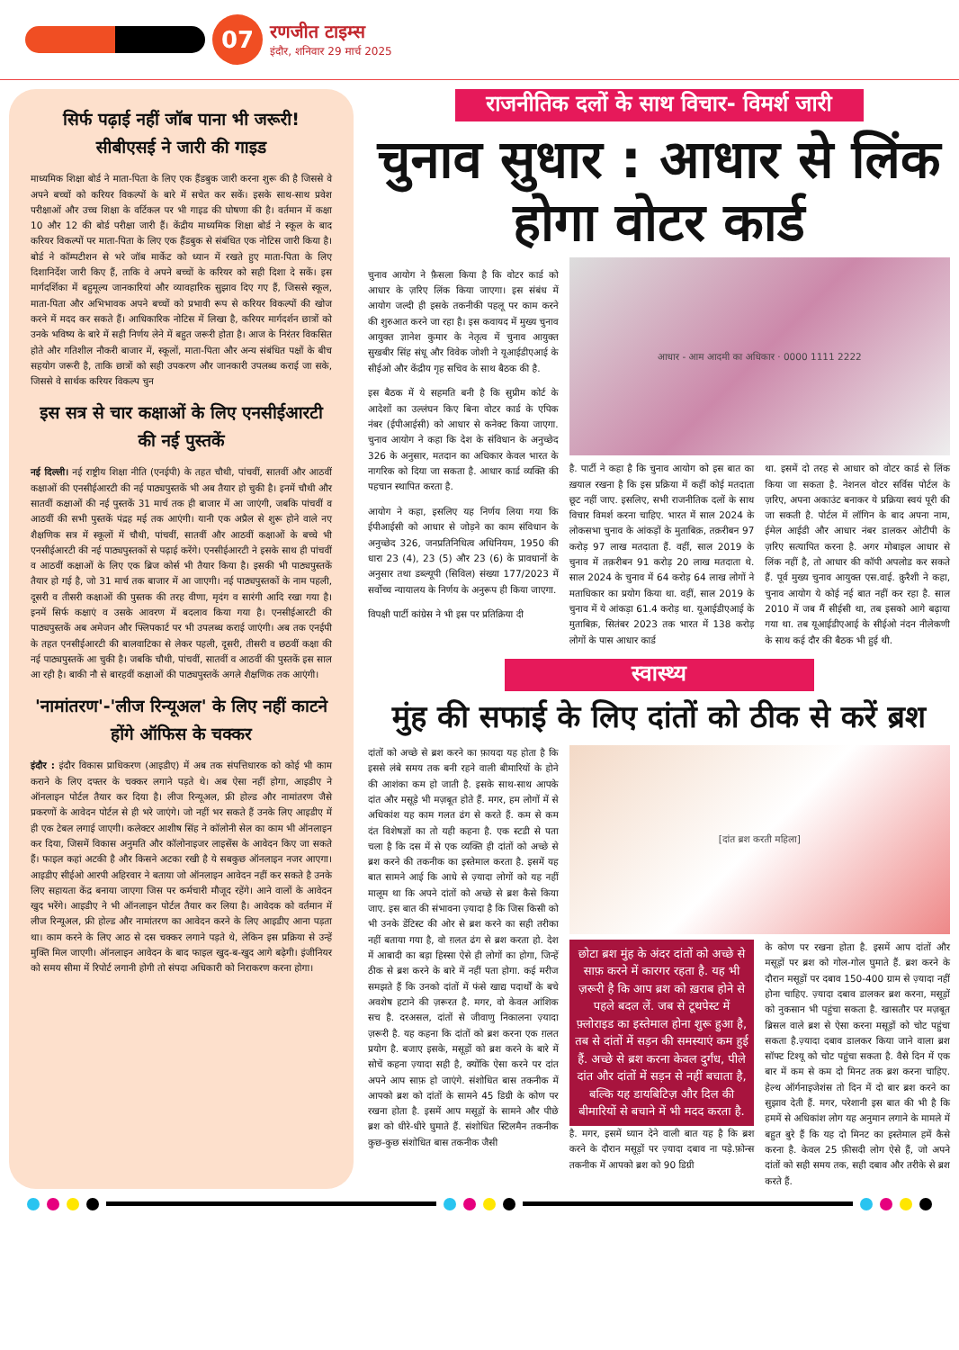07
रणजीत टाइम्स
इंदौर, शनिवार 29 मार्च 2025
सिर्फ पढ़ाई नहीं जॉब पाना भी जरूरी! सीबीएसई ने जारी की गाइड
माध्यमिक शिक्षा बोर्ड ने माता-पिता के लिए एक हैंडबुक जारी करना शुरू की है जिससे वे अपने बच्चों को करियर विकल्पों के बारे में सचेत कर सकें। इसके साथ-साथ प्रवेश परीक्षाओं और उच्च शिक्षा के वर्टिकल पर भी गाइड की घोषणा की है। वर्तमान में कक्षा 10 और 12 की बोर्ड परीक्षा जारी हैं। केंद्रीय माध्यमिक शिक्षा बोर्ड ने स्कूल के बाद करियर विकल्पों पर माता-पिता के लिए एक हैंडबुक से संबंधित एक नोटिस जारी किया है। बोर्ड ने कॉम्पटीशन से भरे जॉब मार्केट को ध्यान में रखते हुए माता-पिता के लिए दिशानिर्देश जारी किए हैं, ताकि वे अपने बच्चों के करियर को सही दिशा दे सकें। इस मार्गदर्शिका में बहुमूल्य जानकारियां और व्यावहारिक सुझाव दिए गए हैं, जिससे स्कूल, माता-पिता और अभिभावक अपने बच्चों को प्रभावी रूप से करियर विकल्पों की खोज करने में मदद कर सकते हैं। आधिकारिक नोटिस में लिखा है, करियर मार्गदर्शन छात्रों को उनके भविष्य के बारे में सही निर्णय लेने में बहुत जरूरी होता है। आज के निरंतर विकसित होते और गतिशील नौकरी बाजार में, स्कूलों, माता-पिता और अन्य संबंधित पक्षों के बीच सहयोग जरूरी है, ताकि छात्रों को सही उपकरण और जानकारी उपलब्ध कराई जा सके, जिससे वे सार्थक करियर विकल्प चुन
इस सत्र से चार कक्षाओं के लिए एनसीईआरटी की नई पुस्तकें
नई दिल्ली। नई राष्ट्रीय शिक्षा नीति (एनईपी) के तहत चौथी, पांचवीं, सातवीं और आठवीं कक्षाओं की एनसीईआरटी की नई पाठ्यपुस्तकें भी अब तैयार हो चुकी है। इनमें चौथी और सातवीं कक्षाओं की नई पुस्तकें 31 मार्च तक ही बाजार में आ जाएंगी, जबकि पांचवीं व आठवीं की सभी पुस्तकें पंद्रह मई तक आएंगी। यानी एक अप्रैल से शुरू होने वाले नए शैक्षणिक सत्र में स्कूलों में चौथी, पांचवीं, सातवीं और आठवीं कक्षाओं के बच्चे भी एनसीईआरटी की नई पाठ्यपुस्तकों से पढ़ाई करेंगे। एनसीईआरटी ने इसके साथ ही पांचवीं व आठवीं कक्षाओं के लिए एक ब्रिज कोर्स भी तैयार किया है। इसकी भी पाठ्यपुस्तकें तैयार हो गई है, जो 31 मार्च तक बाजार में आ जाएगी। नई पाठ्यपुस्तकों के नाम पहली, दूसरी व तीसरी कक्षाओं की पुस्तक की तरह वीणा, मृदंग व सारंगी आदि रखा गया है। इनमें सिर्फ कक्षाएं व उसके आवरण में बदलाव किया गया है। एनसीईआरटी की पाठ्यपुस्तकें अब अमेजन और फ्लिपकार्ट पर भी उपलब्ध कराई जाएंगी। अब तक एनईपी के तहत एनसीईआरटी की बालवाटिका से लेकर पहली, दूसरी, तीसरी व छठवीं कक्षा की नई पाठ्यपुस्तकें आ चुकी है। जबकि चौथी, पांचवीं, सातवीं व आठवीं की पुस्तकें इस साल आ रही है। बाकी नौ से बारहवीं कक्षाओं की पाठ्यपुस्तकें अगले शैक्षणिक तक आएंगी।
'नामांतरण'-'लीज रिन्यूअल' के लिए नहीं काटने होंगे ऑफिस के चक्कर
इंदौर : इंदौर विकास प्राधिकरण (आइडीए) में अब तक संपत्तिधारक को कोई भी काम कराने के लिए दफ्तर के चक्कर लगाने पड़ते थे। अब ऐसा नहीं होगा, आइडीए ने ऑनलाइन पोर्टल तैयार कर दिया है। लीज रिन्यूअल, फ्री होल्ड और नामांतरण जैसे प्रकरणों के आवेदन पोर्टल से ही भरे जाएंगे। जो नहीं भर सकते हैं उनके लिए आइडीए में ही एक टेबल लगाई जाएगी। कलेक्टर आशीष सिंह ने कॉलोनी सेल का काम भी ऑनलाइन कर दिया, जिसमें विकास अनुमति और कॉलोनाइजर लाइसेंस के आवेदन किए जा सकते हैं। फाइल कहां अटकी है और किसने अटका रखी है ये सबकुछ ऑनलाइन नजर आएगा। आइडीए सीईओ आरपी अहिरवार ने बताया जो ऑनलाइन आवेदन नहीं कर सकते है उनके लिए सहायता केंद्र बनाया जाएगा जिस पर कर्मचारी मौजूद रहेंगे। आने वालों के आवेदन खुद भरेंगे। आइडीए ने भी ऑनलाइन पोर्टल तैयार कर लिया है। आवेदक को वर्तमान में लीज रिन्यूअल, फ्री होल्ड और नामांतरण का आवेदन करने के लिए आइडीए आना पड़ता था। काम करने के लिए आठ से दस चक्कर लगाने पड़ते थे, लेकिन इस प्रक्रिया से उन्हें मुक्ति मिल जाएगी। ऑनलाइन आवेदन के बाद फाइल खुद-ब-खुद आगे बढ़ेगी। इंजीनियर को समय सीमा में रिपोर्ट लगानी होगी तो संपदा अधिकारी को निराकरण करना होगा।
राजनीतिक दलों के साथ विचार- विमर्श जारी
चुनाव सुधार : आधार से लिंक होगा वोटर कार्ड
चुनाव आयोग ने फ़ैसला किया है कि वोटर कार्ड को आधार के ज़रिए लिंक किया जाएगा। इस संबंध में आयोग जल्दी ही इसके तकनीकी पहलू पर काम करने की शुरुआत करने जा रहा है। इस कवायद में मुख्य चुनाव आयुक्त ज्ञानेश कुमार के नेतृत्व में चुनाव आयुक्त सुखबीर सिंह संधू और विवेक जोशी ने यूआईडीएआई के सीईओ और केंद्रीय गृह सचिव के साथ बैठक की है.
इस बैठक में ये सहमति बनी है कि सुप्रीम कोर्ट के आदेशों का उल्लंघन किए बिना वोटर कार्ड के एपिक नंबर (ईपीआईसी) को आधार से कनेक्ट किया जाएगा. चुनाव आयोग ने कहा कि देश के संविधान के अनुच्छेद 326 के अनुसार, मतदान का अधिकार केवल भारत के नागरिक को दिया जा सकता है. आधार कार्ड व्यक्ति की पहचान स्थापित करता है.
आयोग ने कहा, इसलिए यह निर्णय लिया गया कि ईपीआईसी को आधार से जोड़ने का काम संविधान के अनुच्छेद 326, जनप्रतिनिधित्व अधिनियम, 1950 की धारा 23 (4), 23 (5) और 23 (6) के प्रावधानों के अनुसार तथा डब्ल्यूपी (सिविल) संख्या 177/2023 में सर्वोच्च न्यायालय के निर्णय के अनुरूप ही किया जाएगा.
विपक्षी पार्टी कांग्रेस ने भी इस पर प्रतिक्रिया दी
आधार - आम आदमी का अधिकार · 0000 1111 2222
है. पार्टी ने कहा है कि चुनाव आयोग को इस बात का ख़याल रखना है कि इस प्रक्रिया में कहीं कोई मतदाता छूट नहीं जाए. इसलिए, सभी राजनीतिक दलों के साथ विचार विमर्श करना चाहिए. भारत में साल 2024 के लोकसभा चुनाव के आंकड़ों के मुताबिक़, तक़रीबन 97 करोड़ 97 लाख मतदाता हैं. वहीं, साल 2019 के चुनाव में तक़रीबन 91 करोड़ 20 लाख मतदाता थे. साल 2024 के चुनाव में 64 करोड़ 64 लाख लोगों ने मताधिकार का प्रयोग किया था. वहीं, साल 2019 के चुनाव में ये आंकड़ा 61.4 करोड़ था. यूआईडीएआई के मुताबिक़, सितंबर 2023 तक भारत में 138 करोड़ लोगों के पास आधार कार्ड
था. इसमें दो तरह से आधार को वोटर कार्ड से लिंक किया जा सकता है. नेशनल वोटर सर्विस पोर्टल के ज़रिए, अपना अकाउंट बनाकर ये प्रक्रिया स्वयं पूरी की जा सकती है. पोर्टल में लॉगिन के बाद अपना नाम, ईमेल आईडी और आधार नंबर डालकर ओटीपी के ज़रिए सत्यापित करना है. अगर मोबाइल आधार से लिंक नहीं है, तो आधार की कॉपी अपलोड कर सकते हैं. पूर्व मुख्य चुनाव आयुक्त एस.वाई. क़ुरैशी ने कहा, चुनाव आयोग ये कोई नई बात नहीं कर रहा है. साल 2010 में जब मैं सीईसी था, तब इसको आगे बढ़ाया गया था. तब यूआईडीएआई के सीईओ नंदन नीलेकणी के साथ कई दौर की बैठक भी हुई थी.
स्वास्थ्य
मुंह की सफाई के लिए दांतों को ठीक से करें ब्रश
दांतों को अच्छे से ब्रश करने का फ़ायदा यह होता है कि इससे लंबे समय तक बनी रहने वाली बीमारियों के होने की आशंका कम हो जाती है. इसके साथ-साथ आपके दांत और मसूड़े भी मज़बूत होते हैं. मगर, हम लोगों में से अधिकांश यह काम गलत ढंग से करते हैं. कम से कम दंत विशेषज्ञों का तो यही कहना है. एक स्टडी से पता चला है कि दस में से एक व्यक्ति ही दांतों को अच्छे से ब्रश करने की तकनीक का इस्तेमाल करता है. इसमें यह बात सामने आई कि आधे से ज़्यादा लोगों को यह नहीं मालूम था कि अपने दांतों को अच्छे से ब्रश कैसे किया जाए. इस बात की संभावना ज़्यादा है कि जिस किसी को भी उनके डेंटिस्ट की ओर से ब्रश करने का सही तरीका नहीं बताया गया है, वो ग़लत ढंग से ब्रश करता हो. देश में आबादी का बड़ा हिस्सा ऐसे ही लोगों का होगा, जिन्हें ठीक से ब्रश करने के बारे में नहीं पता होगा. कई मरीज समझते हैं कि उनको दांतों में फंसे खाद्य पदार्थों के बचे अवशेष हटाने की ज़रूरत है. मगर, वो केवल आंशिक सच है. दरअसल, दांतों से जीवाणु निकालना ज़्यादा ज़रूरी है. यह कहना कि दांतों को ब्रश करना एक ग़लत प्रयोग है. बजाए इसके, मसूड़ों को ब्रश करने के बारे में सोचें कहना ज़्यादा सही है, क्योंकि ऐसा करने पर दांत अपने आप साफ़ हो जाएंगे. संशोधित बास तकनीक में आपको ब्रश को दांतों के सामने 45 डिग्री के कोण पर रखना होता है. इसमें आप मसूड़ों के सामने और पीछे ब्रश को धीरे-धीरे घुमाते हैं. संशोधित स्टिलमैन तकनीक कुछ-कुछ संशोधित बास तकनीक जैसी
[दांत ब्रश करती महिला]
छोटा ब्रश मुंह के अंदर दांतों को अच्छे से साफ़ करने में कारगर रहता है. यह भी ज़रूरी है कि आप ब्रश को ख़राब होने से पहले बदल लें. जब से टूथपेस्ट में फ़्लोराइड का इस्तेमाल होना शुरू हुआ है, तब से दांतों में सड़न की समस्याएं कम हुई हैं. अच्छे से ब्रश करना केवल दुर्गंध, पीले दांत और दांतों में सड़न से नहीं बचाता है, बल्कि यह डायबिटिज़ और दिल की बीमारियों से बचाने में भी मदद करता है.
है. मगर, इसमें ध्यान देने वाली बात यह है कि ब्रश करने के दौरान मसूड़ों पर ज़्यादा दबाव ना पड़े.फ़ोन्स तकनीक में आपको ब्रश को 90 डिग्री
के कोण पर रखना होता है. इसमें आप दांतों और मसूड़ों पर ब्रश को गोल-गोल घुमाते हैं. ब्रश करने के दौरान मसूड़ों पर दबाव 150-400 ग्राम से ज़्यादा नहीं होना चाहिए. ज़्यादा दबाव डालकर ब्रश करना, मसूड़ों को नुकसान भी पहुंचा सकता है. खासतौर पर मज़बूत ब्रिसल वाले ब्रश से ऐसा करना मसूड़ों को चोट पहुंचा सकता है.ज़्यादा दबाव डालकर किया जाने वाला ब्रश सॉफ्ट टिश्यू को चोट पहुंचा सकता है. वैसे दिन में एक बार में कम से कम दो मिनट तक ब्रश करना चाहिए. हेल्थ ऑर्गनाइजेशंस तो दिन में दो बार ब्रश करने का सुझाव देती हैं. मगर, परेशानी इस बात की भी है कि हममें से अधिकांश लोग यह अनुमान लगाने के मामले में बहुत बुरे हैं कि यह दो मिनट का इस्तेमाल हमें कैसे करना है. केवल 25 फ़ीसदी लोग ऐसे हैं, जो अपने दांतों को सही समय तक, सही दबाव और तरीके से ब्रश करते हैं.